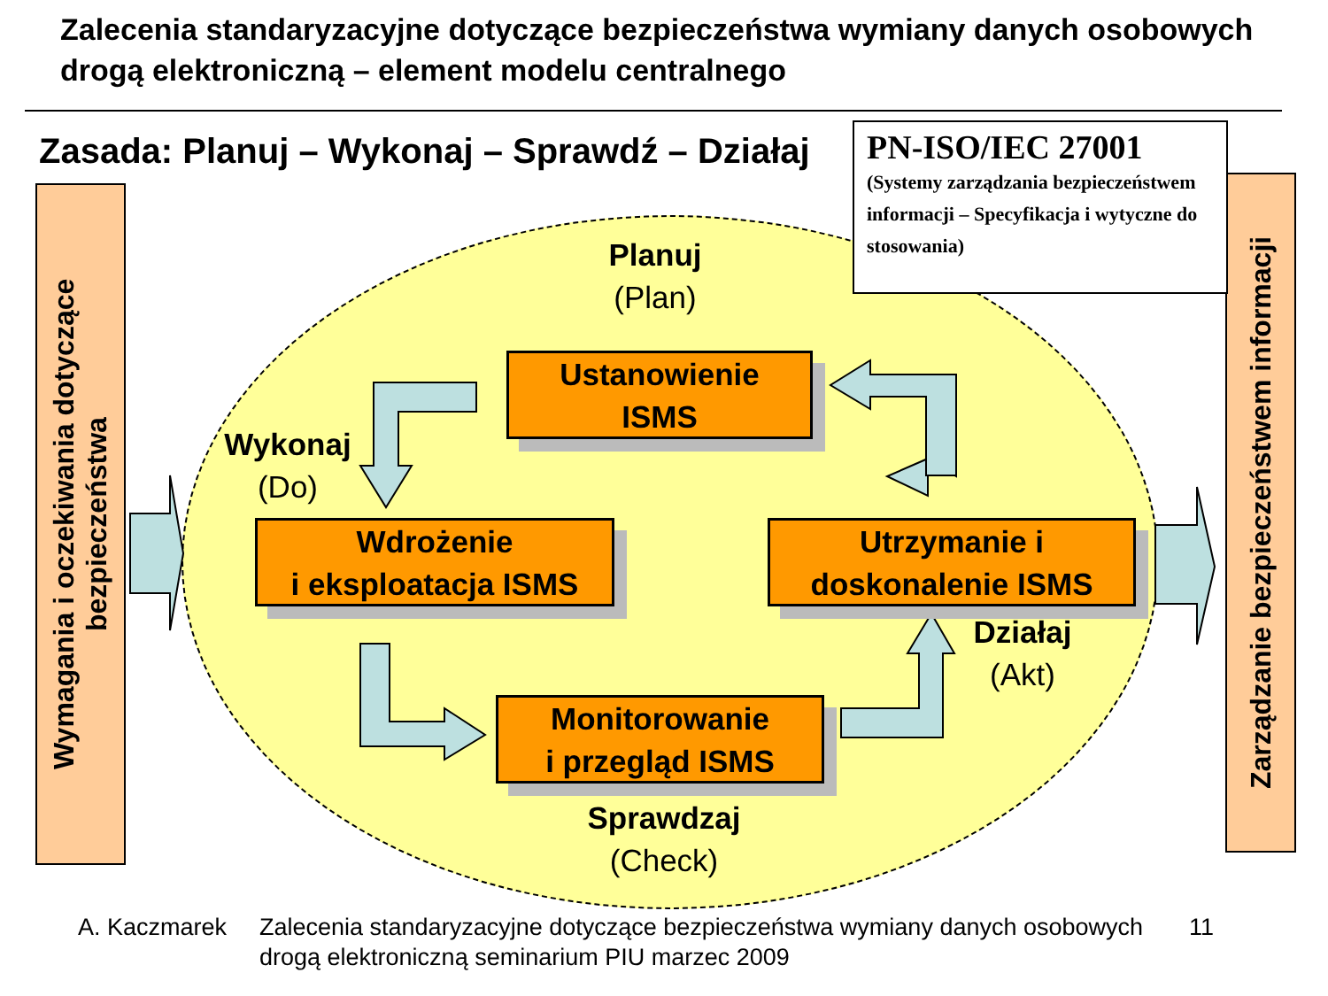Zalecenia standaryzacyjne dotyczące bezpieczeństwa wymiany danych osobowych drogą elektroniczną – element modelu centralnego
Zasada: Planuj – Wykonaj – Sprawdź – Działaj
PN-ISO/IEC 27001
(Systemy zarządzania bezpieczeństwem informacji – Specyfikacja i wytyczne do stosowania)
Wymagania i oczekiwania dotyczące bezpieczeństwa
Zarządzanie bezpieczeństwem informacji
Planuj
(Plan)
Wykonaj
(Do)
Działaj
(Akt)
Sprawdzaj
(Check)
Ustanowienie
ISMS
Wdrożenie
i eksploatacja ISMS
Utrzymanie i
doskonalenie ISMS
Monitorowanie
i przegląd ISMS
A. Kaczmarek Zalecenia standaryzacyjne dotyczące bezpieczeństwa wymiany danych osobowych drogą elektroniczną seminarium PIU marzec 2009 11